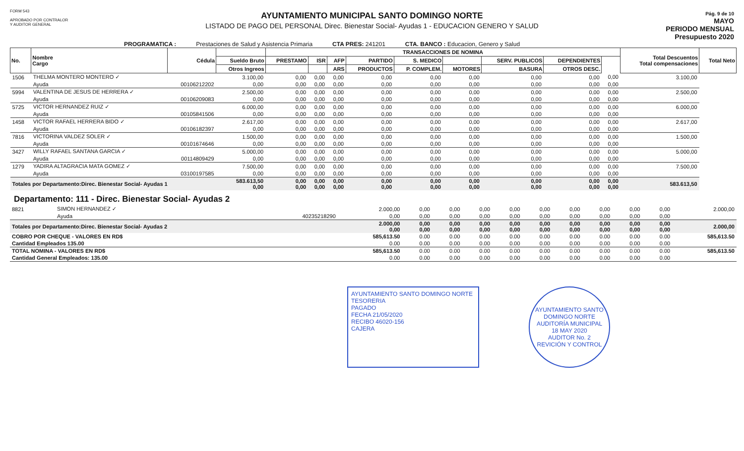FORM 543
APROBADO POR CONTRALOR
Y AUDITOR GENERAL
AYUNTAMIENTO MUNICIPAL SANTO DOMINGO NORTE
LISTADO DE PAGO DEL PERSONAL Direc. Bienestar Social- Ayudas 1 - EDUCACION GENERO Y SALUD
Pág. 9 de 10
MAYO
PERIODO MENSUAL
Presupuesto 2020
PROGRAMATICA : Prestaciones de Salud y Asistencia Primaria CTA PRES: 241201 CTA. BANCO : Educacion, Genero y Salud
| No. | Nombre Cargo | Cédula | | TRANSACCIONES DE NOMINA | | | | | | | | | Total Descuentos Total compensaciones | Total Neto |
| --- | --- | --- | --- | --- | --- | --- | --- | --- | --- | --- | --- | --- | --- | --- |
| | | | Sueldo Bruto | PRESTAMO | ISR | AFP | PARTIDO | S. MEDICO | | SERV. PUBLICOS | DEPENDIENTES | | | |
| | | | Otros Ingreos | | | ARS | PRODUCTOS | P. COMPLEM. | MOTORES | BASURA | OTROS DESC. | | | |
| 1506 | THELMA MONTERO MONTERO ✓ | | 3.100,00 | 0,00 | 0,00 | 0,00 | 0,00 | 0,00 | 0,00 | 0,00 | 0,00 | 0,00 | 3.100,00 | |
| | Ayuda | 00106212202 | 0,00 | 0,00 | 0,00 | 0,00 | 0,00 | 0,00 | 0,00 | 0,00 | 0,00 | 0,00 | | |
| 5994 | VALENTINA DE JESUS DE HERRERA ✓ | | 2.500,00 | 0,00 | 0,00 | 0,00 | 0,00 | 0,00 | 0,00 | 0,00 | 0,00 | 0,00 | 2.500,00 | |
| | Ayuda | 00106209083 | 0,00 | 0,00 | 0,00 | 0,00 | 0,00 | 0,00 | 0,00 | 0,00 | 0,00 | 0,00 | | |
| 5725 | VICTOR HERNANDEZ RUIZ ✓ | | 6.000,00 | 0,00 | 0,00 | 0,00 | 0,00 | 0,00 | 0,00 | 0,00 | 0,00 | 0,00 | 6.000,00 | |
| | Ayuda | 00105841506 | 0,00 | 0,00 | 0,00 | 0,00 | 0,00 | 0,00 | 0,00 | 0,00 | 0,00 | 0,00 | | |
| 1458 | VICTOR RAFAEL HERRERA BIDO ✓ | | 2.617,00 | 0,00 | 0,00 | 0,00 | 0,00 | 0,00 | 0,00 | 0,00 | 0,00 | 0,00 | 2.617,00 | |
| | Ayuda | 00106182397 | 0,00 | 0,00 | 0,00 | 0,00 | 0,00 | 0,00 | 0,00 | 0,00 | 0,00 | 0,00 | | |
| 7816 | VICTORINA VALDEZ SOLER ✓ | | 1.500,00 | 0,00 | 0,00 | 0,00 | 0,00 | 0,00 | 0,00 | 0,00 | 0,00 | 0,00 | 1.500,00 | |
| | Ayuda | 00101674646 | 0,00 | 0,00 | 0,00 | 0,00 | 0,00 | 0,00 | 0,00 | 0,00 | 0,00 | 0,00 | | |
| 3427 | WILLY RAFAEL SANTANA GARCIA ✓ | | 5.000,00 | 0,00 | 0,00 | 0,00 | 0,00 | 0,00 | 0,00 | 0,00 | 0,00 | 0,00 | 5.000,00 | |
| | Ayuda | 00114809429 | 0,00 | 0,00 | 0,00 | 0,00 | 0,00 | 0,00 | 0,00 | 0,00 | 0,00 | 0,00 | | |
| 1279 | YADIRA ALTAGRACIA MATA GOMEZ ✓ | | 7.500,00 | 0,00 | 0,00 | 0,00 | 0,00 | 0,00 | 0,00 | 0,00 | 0,00 | 0,00 | 7.500,00 | |
| | Ayuda | 03100197585 | 0,00 | 0,00 | 0,00 | 0,00 | 0,00 | 0,00 | 0,00 | 0,00 | 0,00 | 0,00 | | |
| Totales por Departamento:Direc. Bienestar Social- Ayudas 1 | | | 583.613,50 0,00 | 0,00 0,00 | 0,00 0,00 | 0,00 0,00 | 0,00 0,00 | 0,00 0,00 | 0,00 0,00 | 0,00 0,00 | 0,00 0,00 | 0,00 0,00 | 583.613,50 | |
Departamento: 111 - Direc. Bienestar Social- Ayudas 2
| 8821 | SIMON HERNANDEZ ✓ | | 2.000,00 | 0,00 | 0,00 | 0,00 | 0,00 | 0,00 | 0,00 | 0,00 | 0,00 | 0,00 | 2.000,00 |
| | Ayuda | 40235218290 | 0,00 | 0,00 | 0,00 | 0,00 | 0,00 | 0,00 | 0,00 | 0,00 | 0,00 | 0,00 | |
| Totales por Departamento:Direc. Bienestar Social- Ayudas 2 | | | 2.000,00 0,00 | 0,00 0,00 | 0,00 0,00 | 0,00 0,00 | 0,00 0,00 | 0,00 0,00 | 0,00 0,00 | 0,00 0,00 | 0,00 0,00 | 0,00 0,00 | 2.000,00 |
| COBRO POR CHEQUE - VALORES EN RD$ | | | 585,613.50 | 0.00 | 0.00 | 0.00 | 0.00 | 0.00 | 0.00 | 0.00 | 0.00 | 0.00 | 585,613.50 |
| Cantidad Empleados 135.00 | | | 0.00 | 0.00 | 0.00 | 0.00 | 0.00 | 0.00 | 0.00 | 0.00 | 0.00 | 0.00 | |
| TOTAL NOMINA - VALORES EN RD$ | | | 585,613.50 | 0.00 | 0.00 | 0.00 | 0.00 | 0.00 | 0.00 | 0.00 | 0.00 | 0.00 | 585,613.50 |
| Cantidad General Empleados: 135.00 | | | 0.00 | 0.00 | 0.00 | 0.00 | 0.00 | 0.00 | 0.00 | 0.00 | 0.00 | 0.00 | |
AYUNTAMIENTO SANTO DOMINGO NORTE
TESORERIA
PAGADO
FECHA 21/05/2020
RECIBO 46020-156
CAJERA
AYUNTAMIENTO SANTO DOMINGO NORTE
AUDITORÍA MUNICIPAL
18 MAY 2020
AUDITOR No. 2
REVICIÓN Y CONTROL